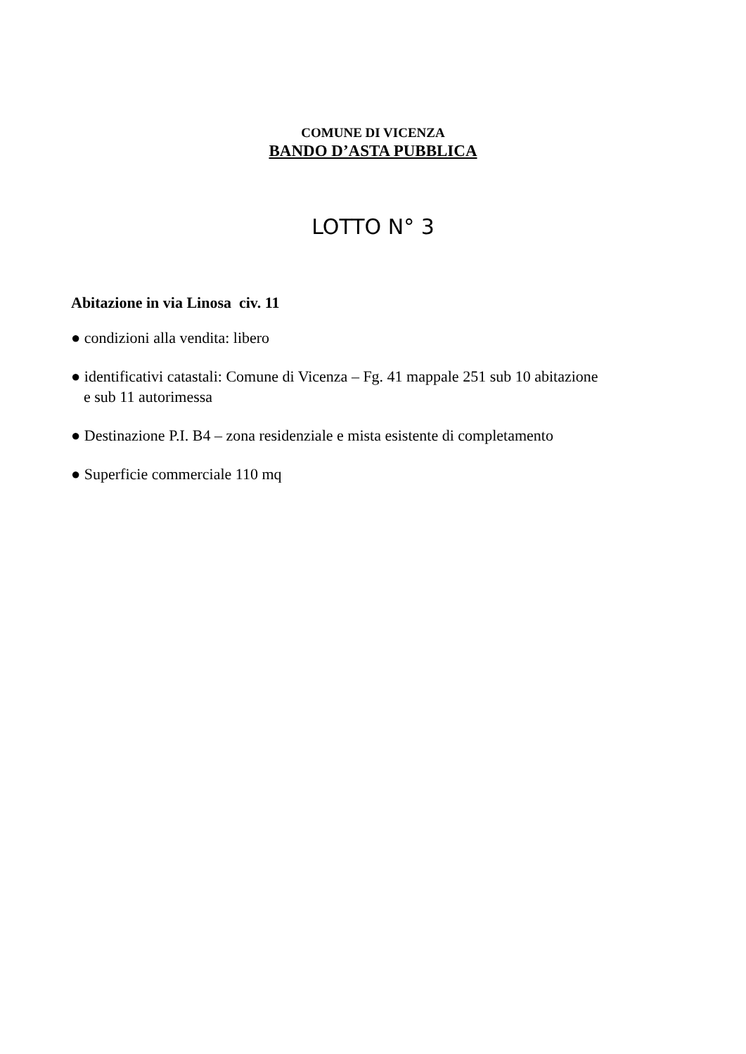COMUNE DI VICENZA
BANDO D’ASTA PUBBLICA
LOTTO N° 3
Abitazione in via Linosa civ. 11
● condizioni alla vendita: libero
● identificativi catastali: Comune di Vicenza – Fg. 41 mappale 251 sub 10 abitazione
e sub 11 autorimessa
● Destinazione P.I. B4 – zona residenziale e mista esistente di completamento
● Superficie commerciale 110 mq